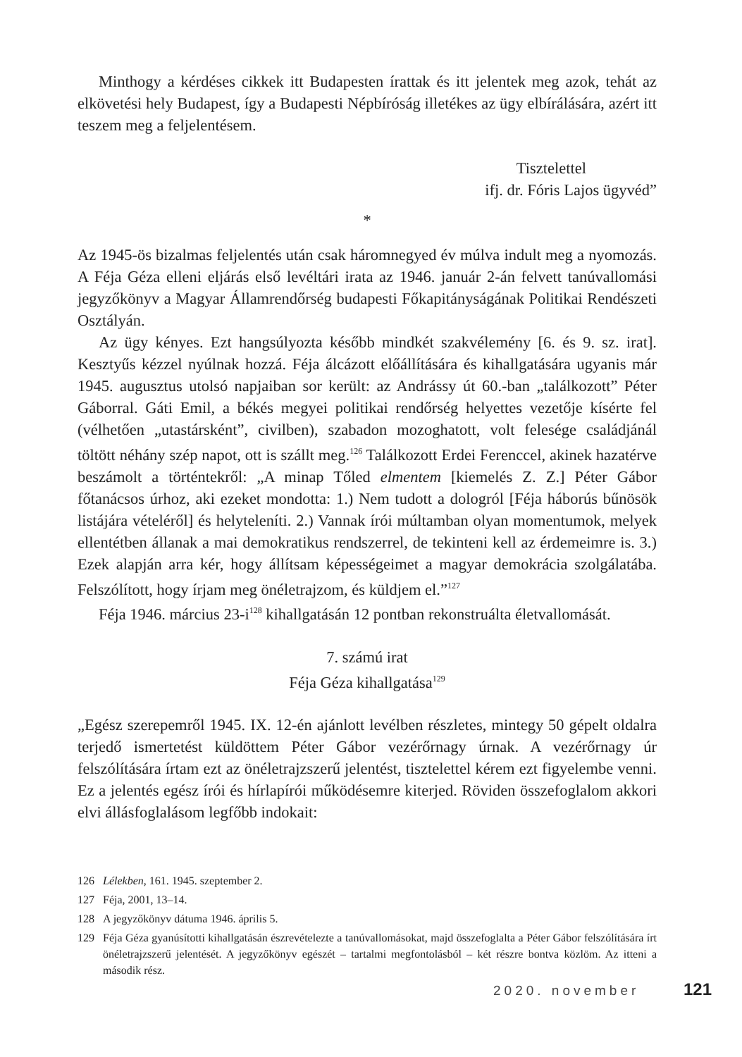Minthogy a kérdéses cikkek itt Budapesten írattak és itt jelentek meg azok, tehát az elkövetési hely Budapest, így a Budapesti Népbíróság illetékes az ügy elbírálására, azért itt teszem meg a feljelentésem.
Tisztelettel
ifj. dr. Fóris Lajos ügyvéd”
*
Az 1945-ös bizalmas feljelentés után csak háromnegyed év múlva indult meg a nyomozás. A Féja Géza elleni eljárás első levéltári irata az 1946. január 2-án felvett tanúvallomási jegyzőkönyv a Magyar Államrendőrség budapesti Főkapitányságának Politikai Rendészeti Osztályán.
Az ügy kényes. Ezt hangsúlyozta később mindkét szakvélemény [6. és 9. sz. irat]. Kesztyűs kézzel nyúlnak hozzá. Féja álcázott előállítására és kihallgatására ugyanis már 1945. augusztus utolsó napjaiban sor került: az Andrássy út 60.-ban „találkozott” Péter Gáborral. Gáti Emil, a békés megyei politikai rendőrség helyettes vezetője kísérte fel (vélhetően „utastársként”, civilben), szabadon mozoghatott, volt felesége családjánál töltött néhány szép napot, ott is szállt meg.<sup>126</sup> Találkozott Erdei Ferenccel, akinek hazatérve beszámolt a történtekről: „A minap Tőled elmentem [kiemelés Z. Z.] Péter Gábor főtanácsos úrhoz, aki ezeket mondotta: 1.) Nem tudott a dologról [Féja háborús bűnösök listájára vételéről] és helyteleníti. 2.) Vannak írói múltamban olyan momentumok, melyek ellentétben állanak a mai demokratikus rendszerrel, de tekinteni kell az érdemeimre is. 3.) Ezek alapján arra kér, hogy állítsam képességeimet a magyar demokrácia szolgálatába. Felszólított, hogy írjam meg önéletrajzom, és küldjem el.”<sup>127</sup>
Féja 1946. március 23-i<sup>128</sup> kihallgatásán 12 pontban rekonstruálta életvallomását.
7. számú irat
Féja Géza kihallgatása<sup>129</sup>
„Egész szerepemről 1945. IX. 12-én ajánlott levélben részletes, mintegy 50 gépelt oldalra terjedő ismertetést küldöttem Péter Gábor vezérőrnagy úrnak. A vezérőrnagy úr felszólítására írtam ezt az önéletrajzszerű jelentést, tisztelettel kérem ezt figyelembe venni. Ez a jelentés egész írói és hírlapírói működésemre kiterjed. Röviden összefoglalom akkori elvi állásfoglalásom legfőbb indokait:
126 Lélekben, 161. 1945. szeptember 2.
127 Féja, 2001, 13–14.
128 A jegyzőkönyv dátuma 1946. április 5.
129 Féja Géza gyanúsítotti kihallgatásán észrevételezte a tanúvallomásokat, majd összefoglalta a Péter Gábor felszólítására írt önéletrajzszerű jelentését. A jegyzőkönyv egészét – tartalmi megfontolásból – két részre bontva közlöm. Az itteni a második rész.
2020. november 121